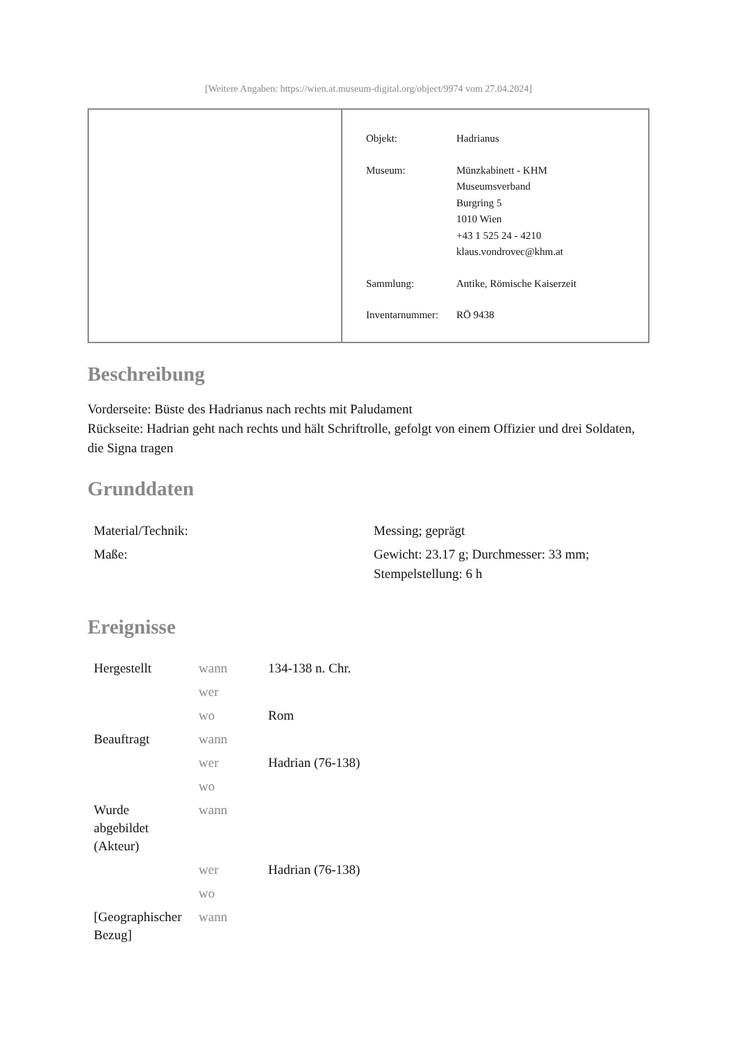[Weitere Angaben: https://wien.at.museum-digital.org/object/9974 vom 27.04.2024]
| Objekt: | Hadrianus |
| Museum: | Münzkabinett - KHM Museumsverband Burgring 5 1010 Wien +43 1 525 24 - 4210 klaus.vondrovec@khm.at |
| Sammlung: | Antike, Römische Kaiserzeit |
| Inventarnummer: | RÖ 9438 |
Beschreibung
Vorderseite: Büste des Hadrianus nach rechts mit Paludament
Rückseite: Hadrian geht nach rechts und hält Schriftrolle, gefolgt von einem Offizier und drei Soldaten, die Signa tragen
Grunddaten
| Material/Technik: | Messing; geprägt |
| Maße: | Gewicht: 23.17 g; Durchmesser: 33 mm; Stempelstellung: 6 h |
Ereignisse
| Hergestellt | wann | 134-138 n. Chr. |
| | wer | |
| | wo | Rom |
| Beauftragt | wann | |
| | wer | Hadrian (76-138) |
| | wo | |
| Wurde abgebildet (Akteur) | wann | |
| | wer | Hadrian (76-138) |
| | wo | |
| [Geographischer Bezug] | wann | |